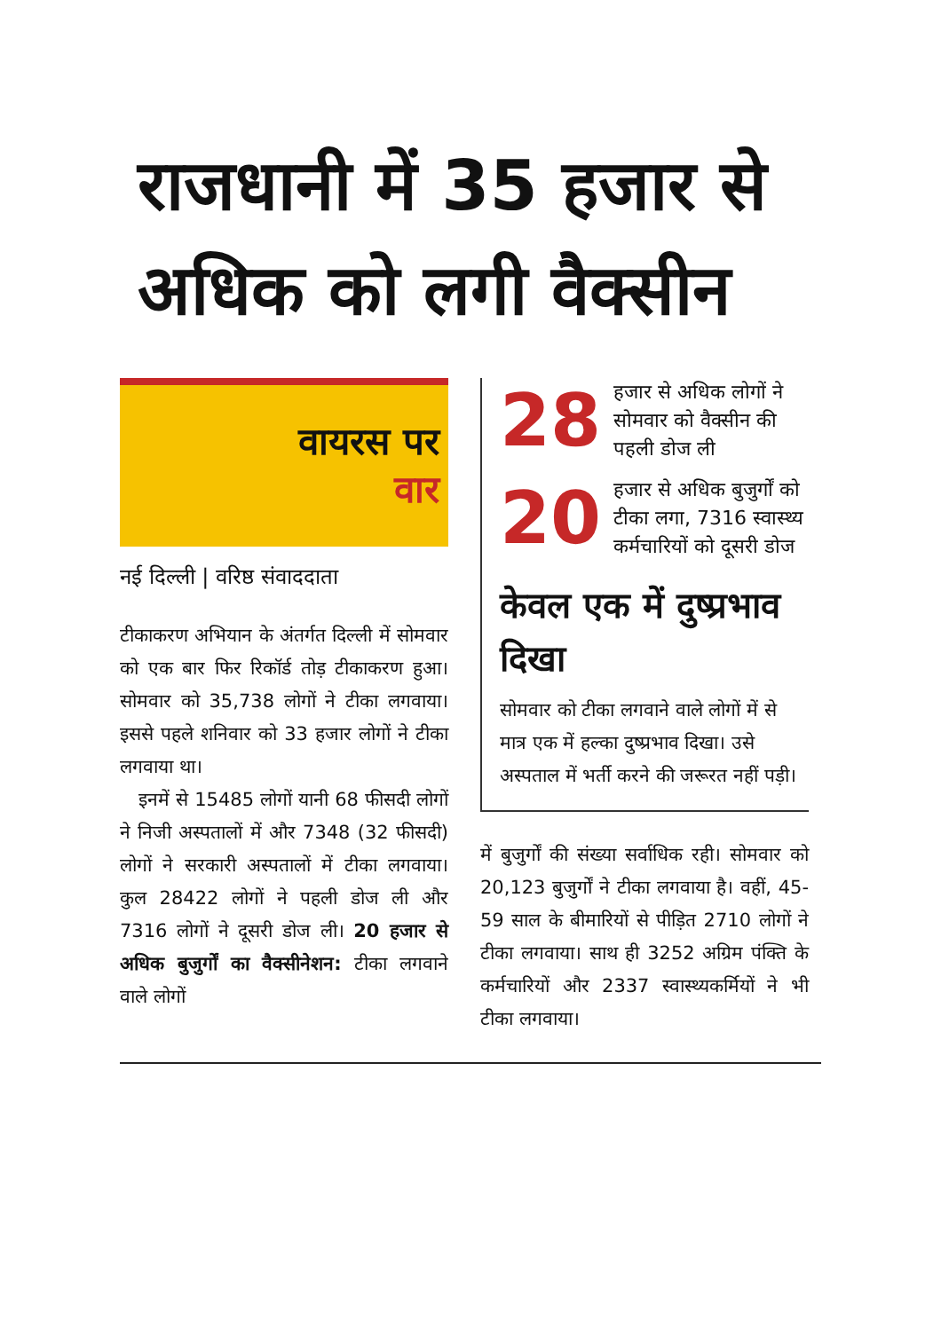राजधानी में 35 हजार से अधिक को लगी वैक्सीन
वायरस पर
वार
नई दिल्ली | वरिष्ठ संवाददाता
टीकाकरण अभियान के अंतर्गत दिल्ली में सोमवार को एक बार फिर रिकॉर्ड तोड़ टीकाकरण हुआ। सोमवार को 35,738 लोगों ने टीका लगवाया। इससे पहले शनिवार को 33 हजार लोगों ने टीका लगवाया था।
इनमें से 15485 लोगों यानी 68 फीसदी लोगों ने निजी अस्पतालों में और 7348 (32 फीसदी) लोगों ने सरकारी अस्पतालों में टीका लगवाया। कुल 28422 लोगों ने पहली डोज ली और 7316 लोगों ने दूसरी डोज ली। 20 हजार से अधिक बुजुर्गों का वैक्सीनेशन: टीका लगवाने वाले लोगों
28
हजार से अधिक लोगों ने सोमवार को वैक्सीन की पहली डोज ली
20
हजार से अधिक बुजुर्गों को टीका लगा, 7316 स्वास्थ्य कर्मचारियों को दूसरी डोज
केवल एक में दुष्प्रभाव दिखा
सोमवार को टीका लगवाने वाले लोगों में से मात्र एक में हल्का दुष्प्रभाव दिखा। उसे अस्पताल में भर्ती करने की जरूरत नहीं पड़ी।
में बुजुर्गों की संख्या सर्वाधिक रही। सोमवार को 20,123 बुजुर्गों ने टीका लगवाया है। वहीं, 45-59 साल के बीमारियों से पीड़ित 2710 लोगों ने टीका लगवाया। साथ ही 3252 अग्रिम पंक्ति के कर्मचारियों और 2337 स्वास्थ्यकर्मियों ने भी टीका लगवाया।